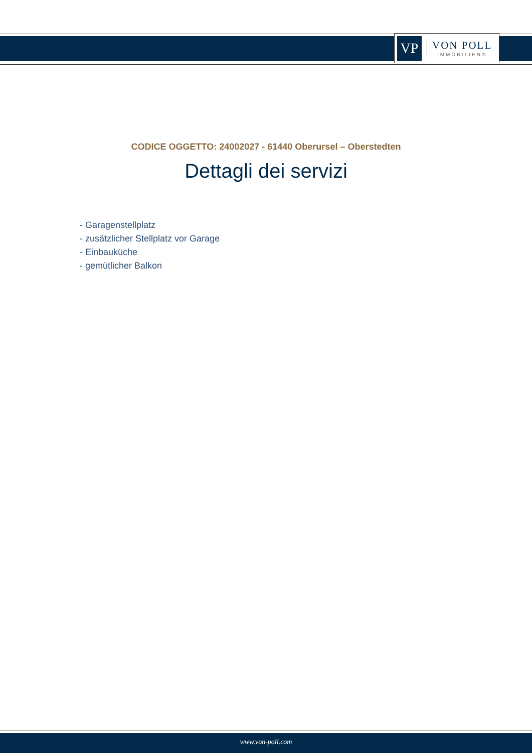VP
VON POLL
IMMOBILIEN®
CODICE OGGETTO: 24002027 - 61440 Oberursel – Oberstedten
Dettagli dei servizi
- Garagenstellplatz
- zusätzlicher Stellplatz vor Garage
- Einbauküche
- gemütlicher Balkon
www.von-poll.com